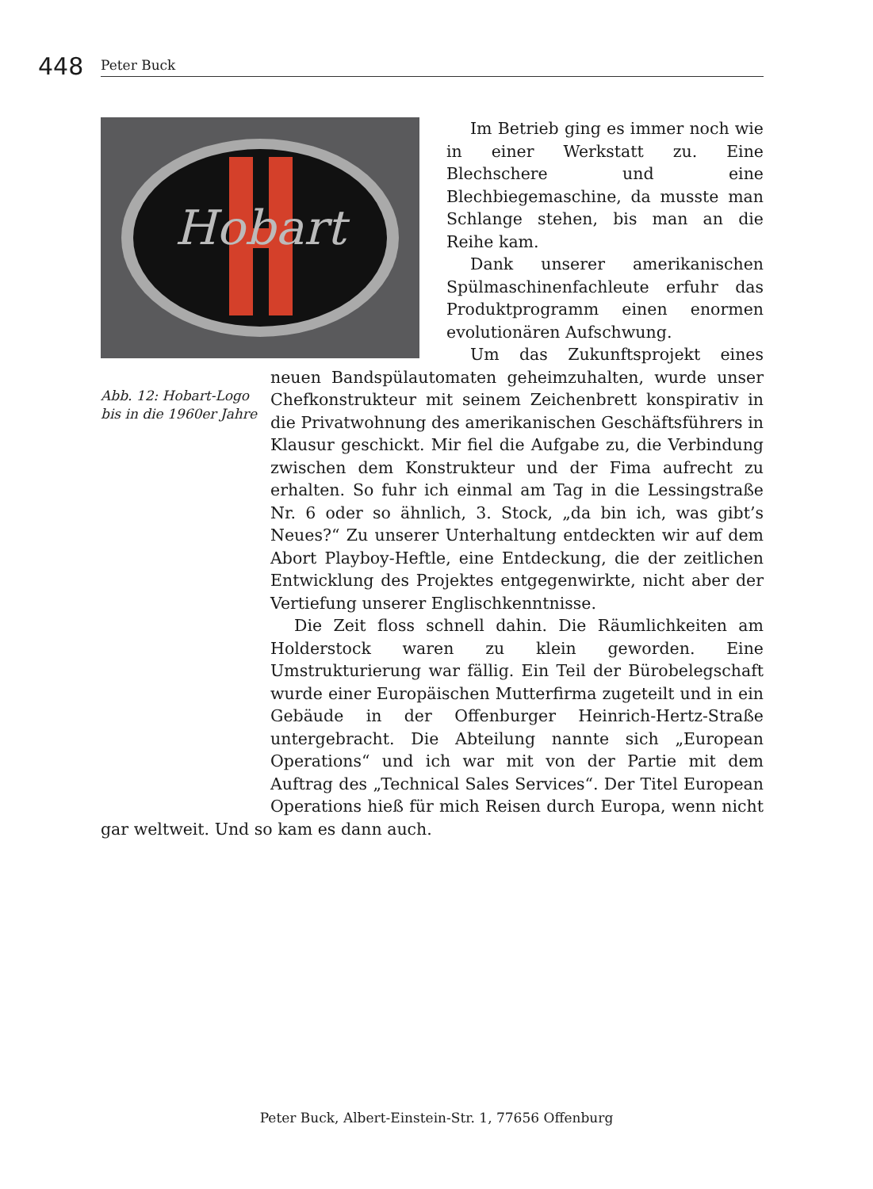448 Peter Buck
Hobart
Abb. 12: Hobart-Logo bis in die 1960er Jahre
Im Betrieb ging es immer noch wie in einer Werkstatt zu. Eine Blechschere und eine Blechbiegemaschine, da musste man Schlange stehen, bis man an die Reihe kam.
Dank unserer amerikanischen Spülmaschinenfachleute erfuhr das Produktprogramm einen enormen evolutionären Aufschwung.
Um das Zukunftsprojekt eines neuen Bandspülautomaten geheimzuhalten, wurde unser Chefkonstrukteur mit seinem Zeichenbrett konspirativ in die Privatwohnung des amerikanischen Geschäftsführers in Klausur geschickt. Mir fiel die Aufgabe zu, die Verbindung zwischen dem Konstrukteur und der Fima aufrecht zu erhalten. So fuhr ich einmal am Tag in die Lessingstraße Nr. 6 oder so ähnlich, 3. Stock, „da bin ich, was gibt’s Neues?“ Zu unserer Unterhaltung entdeckten wir auf dem Abort Playboy-Heftle, eine Entdeckung, die der zeitlichen Entwicklung des Projektes entgegenwirkte, nicht aber der Vertiefung unserer Englischkenntnisse.
Die Zeit floss schnell dahin. Die Räumlichkeiten am Holderstock waren zu klein geworden. Eine Umstrukturierung war fällig. Ein Teil der Bürobelegschaft wurde einer Europäischen Mutterfirma zugeteilt und in ein Gebäude in der Offenburger Heinrich-Hertz-Straße untergebracht. Die Abteilung nannte sich „European Operations“ und ich war mit von der Partie mit dem Auftrag des „Technical Sales Services“. Der Titel European Operations hieß für mich Reisen durch Europa, wenn nicht gar weltweit. Und so kam es dann auch.
Peter Buck, Albert-Einstein-Str. 1, 77656 Offenburg